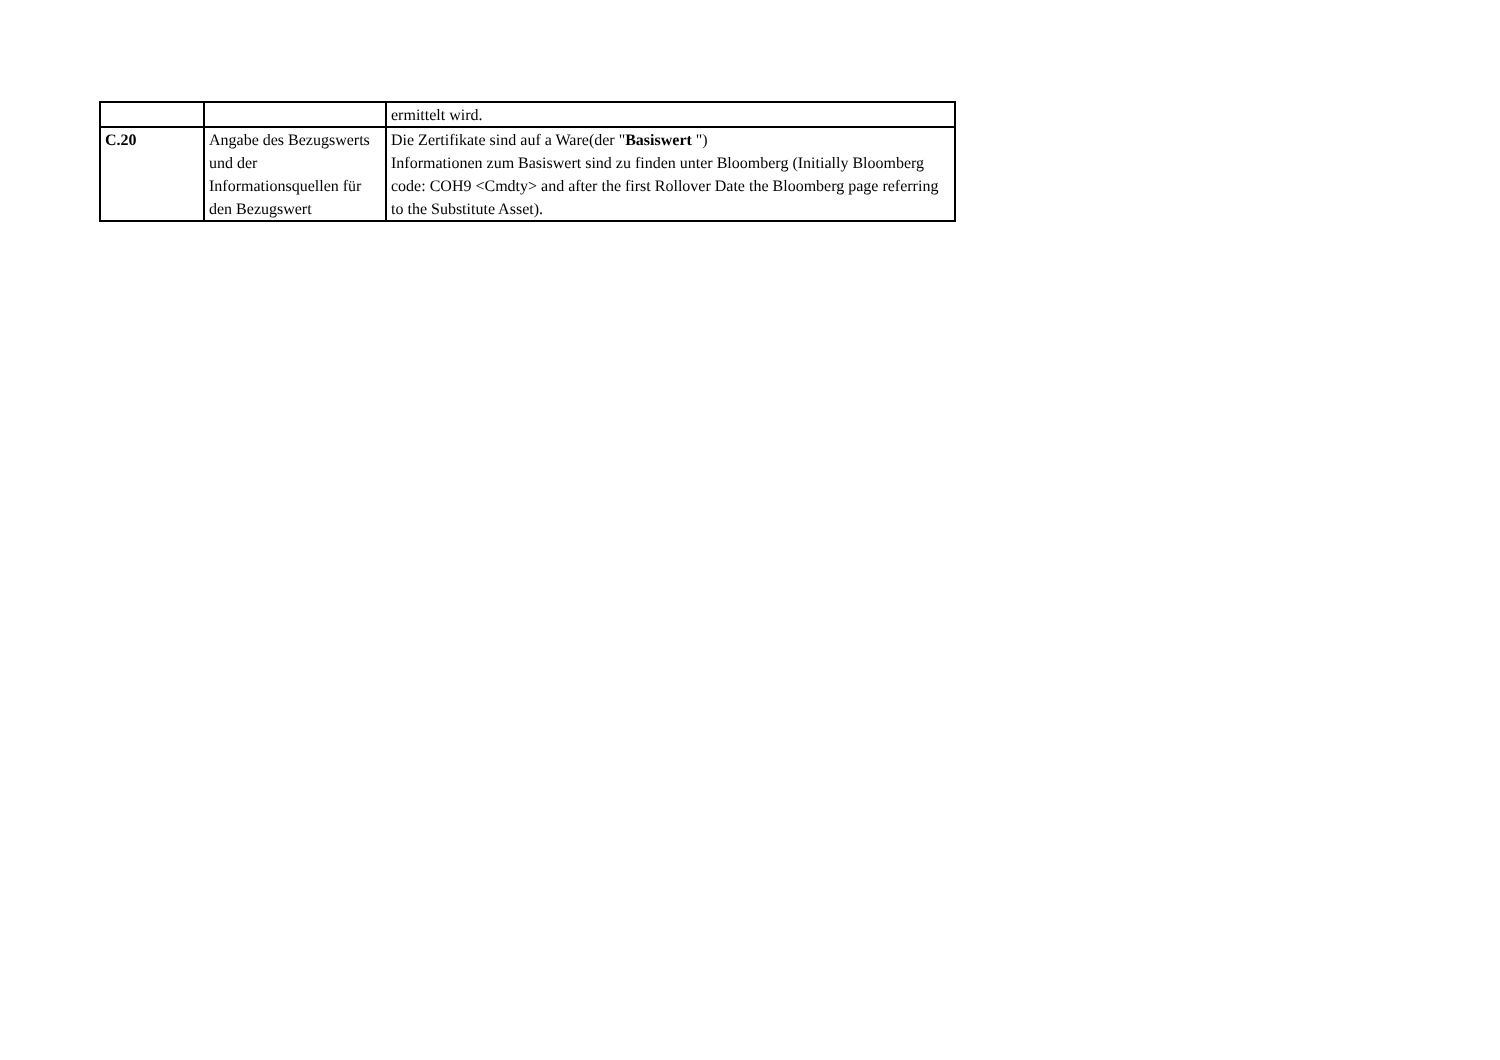| | | ermittelt wird. |
| C.20 | Angabe des Bezugswerts und der Informationsquellen für den Bezugswert | Die Zertifikate sind auf a Ware(der " Basiswert ") Informationen zum Basiswert sind zu finden unter Bloomberg (Initially Bloomberg code: COH9 <Cmdty> and after the first Rollover Date the Bloomberg page referring to the Substitute Asset). |